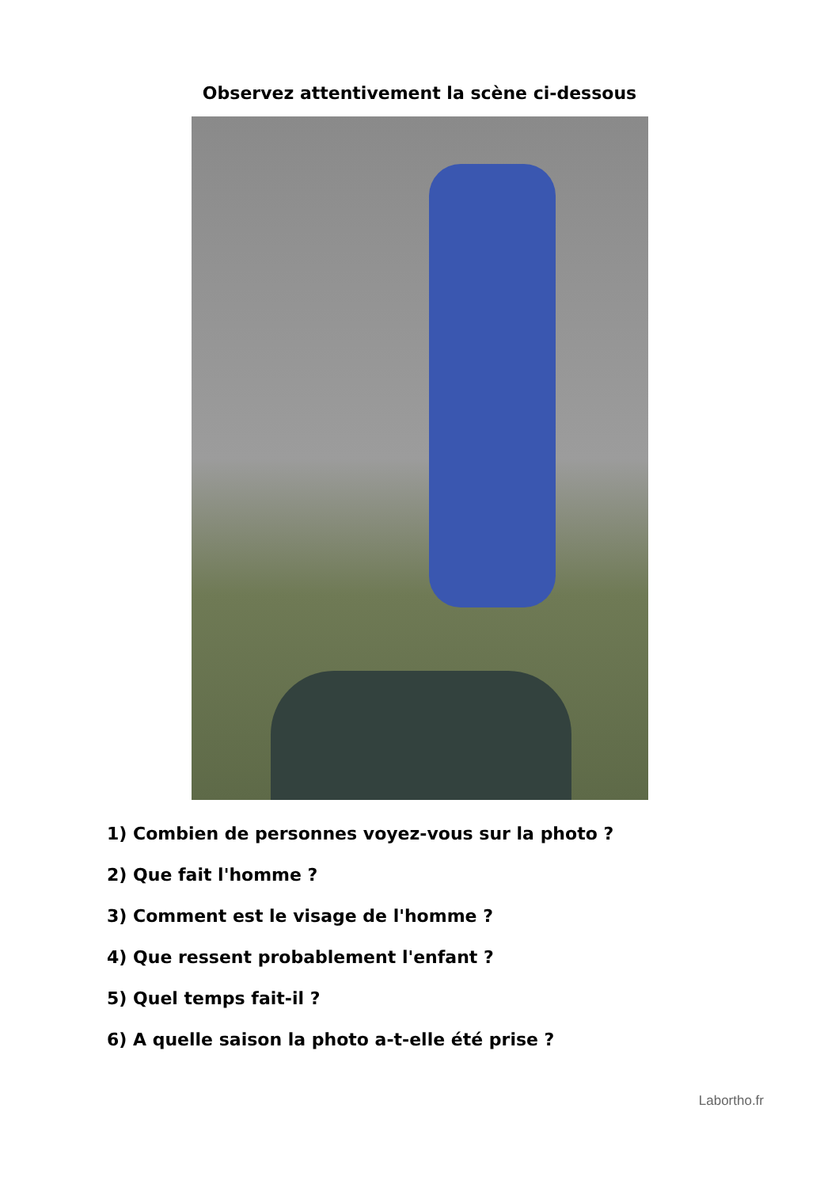Observez attentivement la scène ci-dessous
1) Combien de personnes voyez-vous sur la photo ?
2) Que fait l'homme ?
3) Comment est le visage de l'homme ?
4) Que ressent probablement l'enfant ?
5) Quel temps fait-il ?
6) A quelle saison la photo a-t-elle été prise ?
Labortho.fr